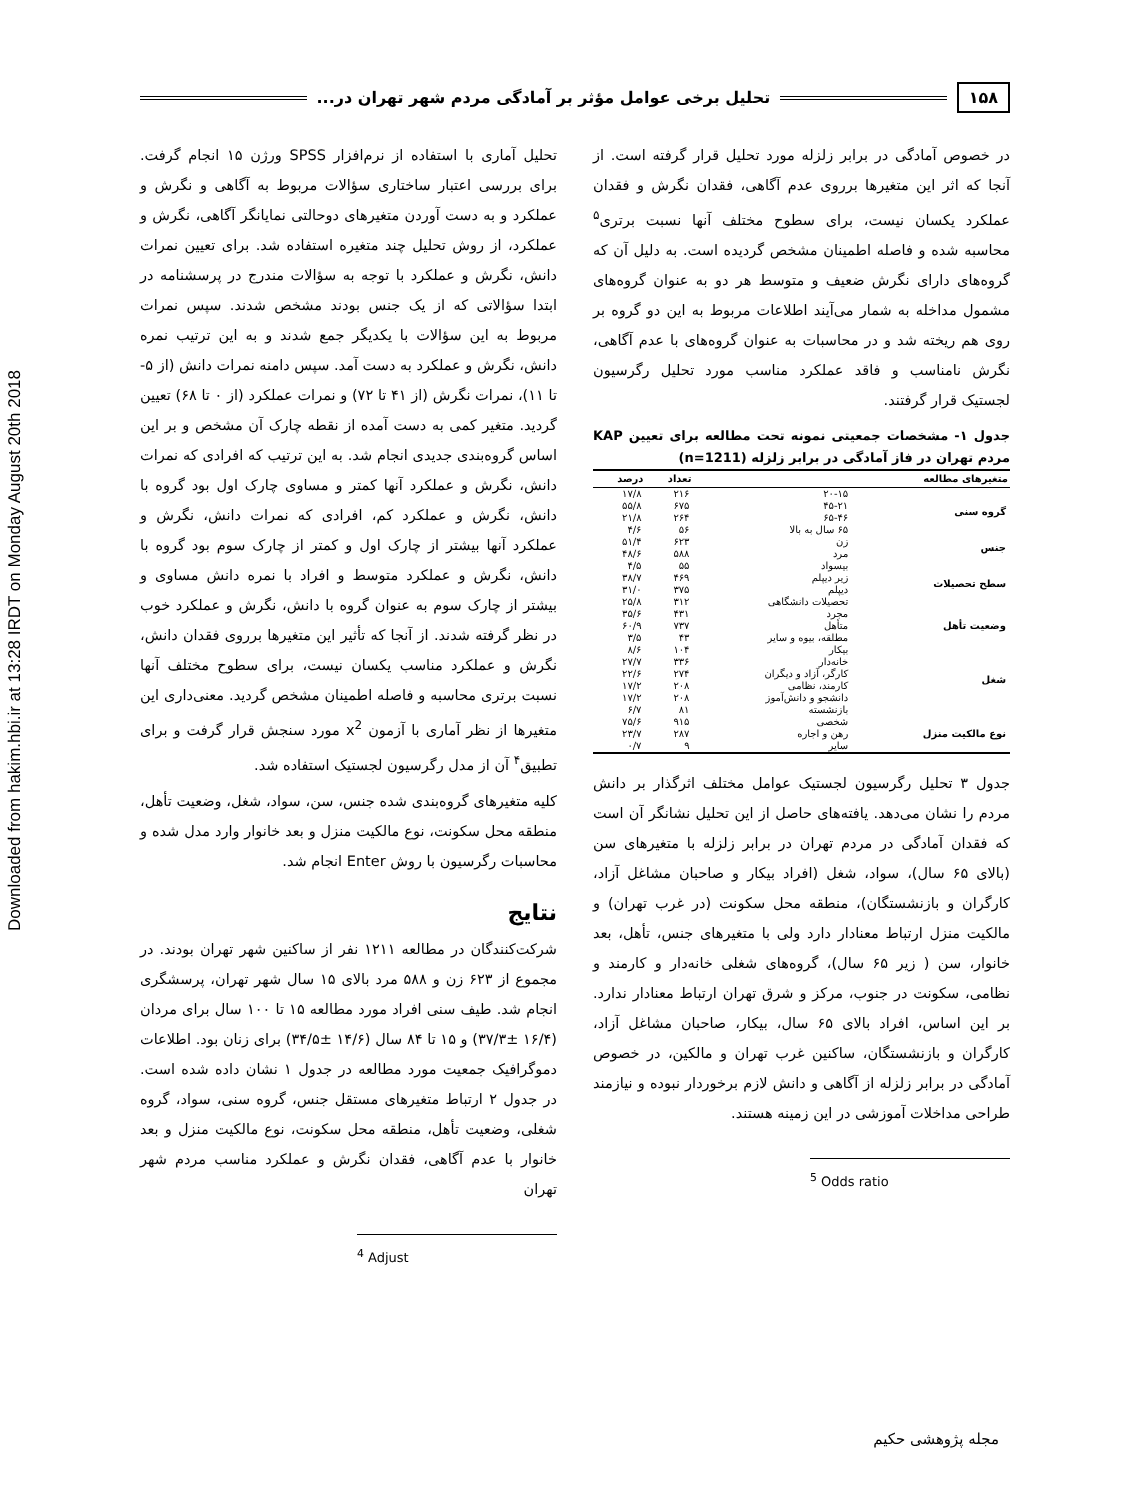Downloaded from hakim.hbi.ir at 13:28 IRDT on Monday August 20th 2018
۱۵۸ تحلیل برخی عوامل مؤثر بر آمادگی مردم شهر تهران در...
تحلیل آماری با استفاده از نرم‌افزار SPSS ورژن ۱۵ انجام گرفت. برای بررسی اعتبار ساختاری سؤالات مربوط به آگاهی و نگرش و عملکرد و به دست آوردن متغیرهای دوحالتی نمایانگر آگاهی، نگرش و عملکرد، از روش تحلیل چند متغیره استفاده شد. برای تعیین نمرات دانش، نگرش و عملکرد با توجه به سؤالات مندرج در پرسشنامه در ابتدا سؤالاتی که از یک جنس بودند مشخص شدند. سپس نمرات مربوط به این سؤالات با یکدیگر جمع شدند و به این ترتیب نمره دانش، نگرش و عملکرد به دست آمد. سپس دامنه نمرات دانش (از ۵- تا ۱۱)، نمرات نگرش (از ۴۱ تا ۷۲) و نمرات عملکرد (از ۰ تا ۶۸) تعیین گردید. متغیر کمی به دست آمده از نقطه چارک آن مشخص و بر این اساس گروه‌بندی جدیدی انجام شد. به این ترتیب که افرادی که نمرات دانش، نگرش و عملکرد آنها کمتر و مساوی چارک اول بود گروه با دانش، نگرش و عملکرد کم، افرادی که نمرات دانش، نگرش و عملکرد آنها بیشتر از چارک اول و کمتر از چارک سوم بود گروه با دانش، نگرش و عملکرد متوسط و افراد با نمره دانش مساوی و بیشتر از چارک سوم به عنوان گروه با دانش، نگرش و عملکرد خوب در نظر گرفته شدند. از آنجا که تأثیر این متغیرها برروی فقدان دانش، نگرش و عملکرد مناسب یکسان نیست، برای سطوح مختلف آنها نسبت برتری محاسبه و فاصله اطمینان مشخص گردید. معنی‌داری این متغیرها از نظر آماری با آزمون x<sup>2</sup> مورد سنجش قرار گرفت و برای تطبیق<sup>۴</sup> آن از مدل رگرسیون لجستیک استفاده شد.
کلیه متغیرهای گروه‌بندی شده جنس، سن، سواد، شغل، وضعیت تأهل، منطقه محل سکونت، نوع مالکیت منزل و بعد خانوار وارد مدل شده و محاسبات رگرسیون با روش Enter انجام شد.
نتایج
شرکت‌کنندگان در مطالعه ۱۲۱۱ نفر از ساکنین شهر تهران بودند. در مجموع از ۶۲۳ زن و ۵۸۸ مرد بالای ۱۵ سال شهر تهران، پرسشگری انجام شد. طیف سنی افراد مورد مطالعه ۱۵ تا ۱۰۰ سال برای مردان (۱۶/۴ ±۳۷/۳) و ۱۵ تا ۸۴ سال (۱۴/۶ ±۳۴/۵) برای زنان بود. اطلاعات دموگرافیک جمعیت مورد مطالعه در جدول ۱ نشان داده شده است. در جدول ۲ ارتباط متغیرهای مستقل جنس، گروه سنی، سواد، گروه شغلی، وضعیت تأهل، منطقه محل سکونت، نوع مالکیت منزل و بعد خانوار با عدم آگاهی، فقدان نگرش و عملکرد مناسب مردم شهر تهران
<sup>4</sup> Adjust
در خصوص آمادگی در برابر زلزله مورد تحلیل قرار گرفته است. از آنجا که اثر این متغیرها برروی عدم آگاهی، فقدان نگرش و فقدان عملکرد یکسان نیست، برای سطوح مختلف آنها نسبت برتری<sup>۵</sup> محاسبه شده و فاصله اطمینان مشخص گردیده است. به دلیل آن که گروه‌های دارای نگرش ضعیف و متوسط هر دو به عنوان گروه‌های مشمول مداخله به شمار می‌آیند اطلاعات مربوط به این دو گروه بر روی هم ریخته شد و در محاسبات به عنوان گروه‌های با عدم آگاهی، نگرش نامناسب و فاقد عملکرد مناسب مورد تحلیل رگرسیون لجستیک قرار گرفتند.
جدول ۱- مشخصات جمعیتی نمونه تحت مطالعه برای تعیین KAP مردم تهران در فاز آمادگی در برابر زلزله (n=1211)
| متغیرهای مطالعه | | تعداد | درصد |
| --- | --- | --- | --- |
| گروه سنی | ۲۰-۱۵ | ۲۱۶ | ۱۷/۸ |
| | ۴۵-۲۱ | ۶۷۵ | ۵۵/۸ |
| | ۶۵-۴۶ | ۲۶۴ | ۲۱/۸ |
| | ۶۵ سال به بالا | ۵۶ | ۴/۶ |
| جنس | زن | ۶۲۳ | ۵۱/۴ |
| | مرد | ۵۸۸ | ۴۸/۶ |
| سطح تحصیلات | بیسواد | ۵۵ | ۴/۵ |
| | زیر دیپلم | ۴۶۹ | ۳۸/۷ |
| | دیپلم | ۳۷۵ | ۳۱/۰ |
| | تحصیلات دانشگاهی | ۳۱۲ | ۲۵/۸ |
| وضعیت تأهل | مجرد | ۴۳۱ | ۳۵/۶ |
| | متأهل | ۷۳۷ | ۶۰/۹ |
| | مطلقه، بیوه و سایر | ۴۳ | ۳/۵ |
| شغل | بیکار | ۱۰۴ | ۸/۶ |
| | خانه‌دار | ۳۳۶ | ۲۷/۷ |
| | کارگر، آزاد و دیگران | ۲۷۴ | ۲۲/۶ |
| | کارمند، نظامی | ۲۰۸ | ۱۷/۲ |
| | دانشجو و دانش‌آموز | ۲۰۸ | ۱۷/۲ |
| | بازنشسته | ۸۱ | ۶/۷ |
| نوع مالکیت منزل | شخصی | ۹۱۵ | ۷۵/۶ |
| | رهن و اجاره | ۲۸۷ | ۲۳/۷ |
| | سایر | ۹ | ۰/۷ |
جدول ۳ تحلیل رگرسیون لجستیک عوامل مختلف اثرگذار بر دانش مردم را نشان می‌دهد. یافته‌های حاصل از این تحلیل نشانگر آن است که فقدان آمادگی در مردم تهران در برابر زلزله با متغیرهای سن (بالای ۶۵ سال)، سواد، شغل (افراد بیکار و صاحبان مشاغل آزاد، کارگران و بازنشستگان)، منطقه محل سکونت (در غرب تهران) و مالکیت منزل ارتباط معنادار دارد ولی با متغیرهای جنس، تأهل، بعد خانوار، سن ( زیر ۶۵ سال)، گروه‌های شغلی خانه‌دار و کارمند و نظامی، سکونت در جنوب، مرکز و شرق تهران ارتباط معنادار ندارد. بر این اساس، افراد بالای ۶۵ سال، بیکار، صاحبان مشاغل آزاد، کارگران و بازنشستگان، ساکنین غرب تهران و مالکین، در خصوص آمادگی در برابر زلزله از آگاهی و دانش لازم برخوردار نبوده و نیازمند طراحی مداخلات آموزشی در این زمینه هستند.
<sup>5</sup> Odds ratio
مجله پژوهشی حکیم